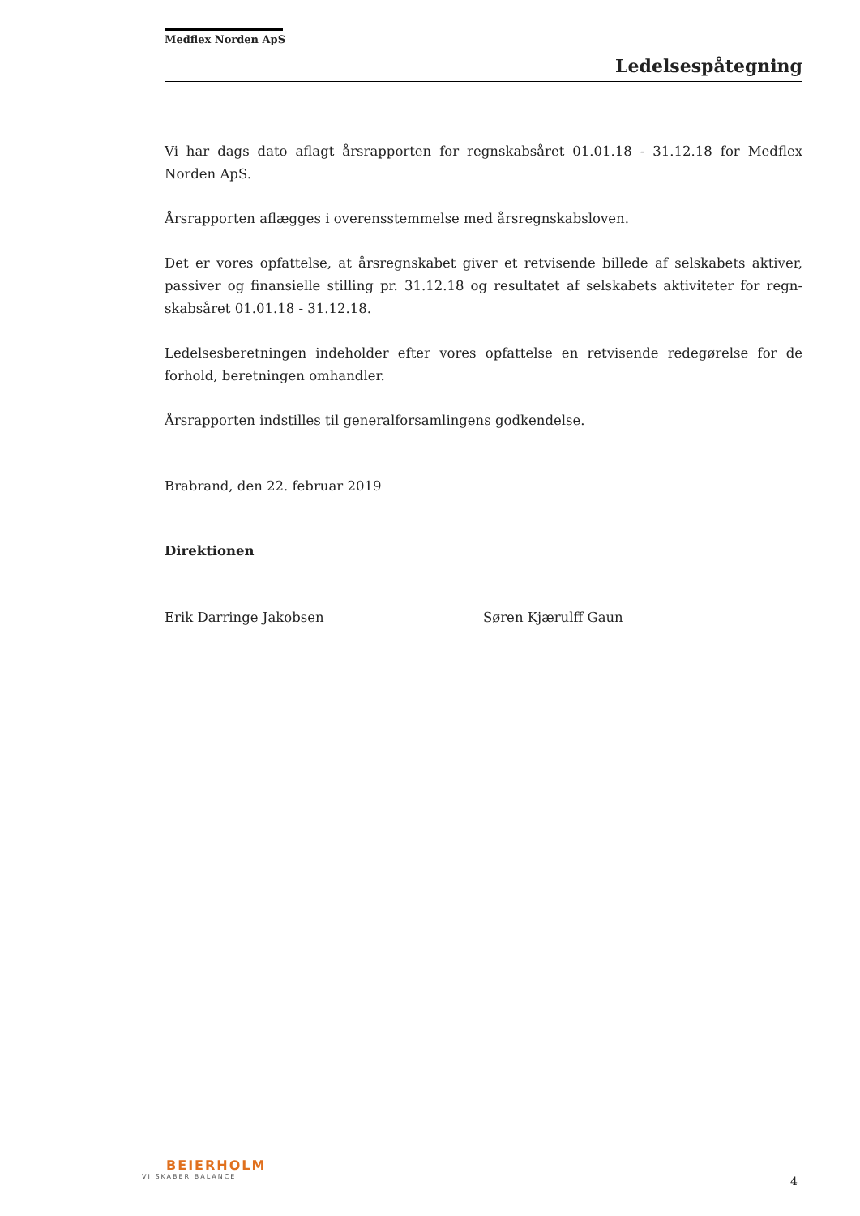Medflex Norden ApS
Ledelsespåtegning
Vi har dags dato aflagt årsrapporten for regnskabsåret 01.01.18 - 31.12.18 for Medflex Norden ApS.
Årsrapporten aflægges i overensstemmelse med årsregnskabsloven.
Det er vores opfattelse, at årsregnskabet giver et retvisende billede af selskabets aktiver, passiver og finansielle stilling pr. 31.12.18 og resultatet af selskabets aktiviteter for regn­skabsåret 01.01.18 - 31.12.18.
Ledelsesberetningen indeholder efter vores opfattelse en retvisende redegørelse for de forhold, beretningen omhandler.
Årsrapporten indstilles til generalforsamlingens godkendelse.
Brabrand, den 22. februar 2019
Direktionen
Erik Darringe Jakobsen Søren Kjærulff Gaun
BEIERHOLM
VI SKABER BALANCE
4